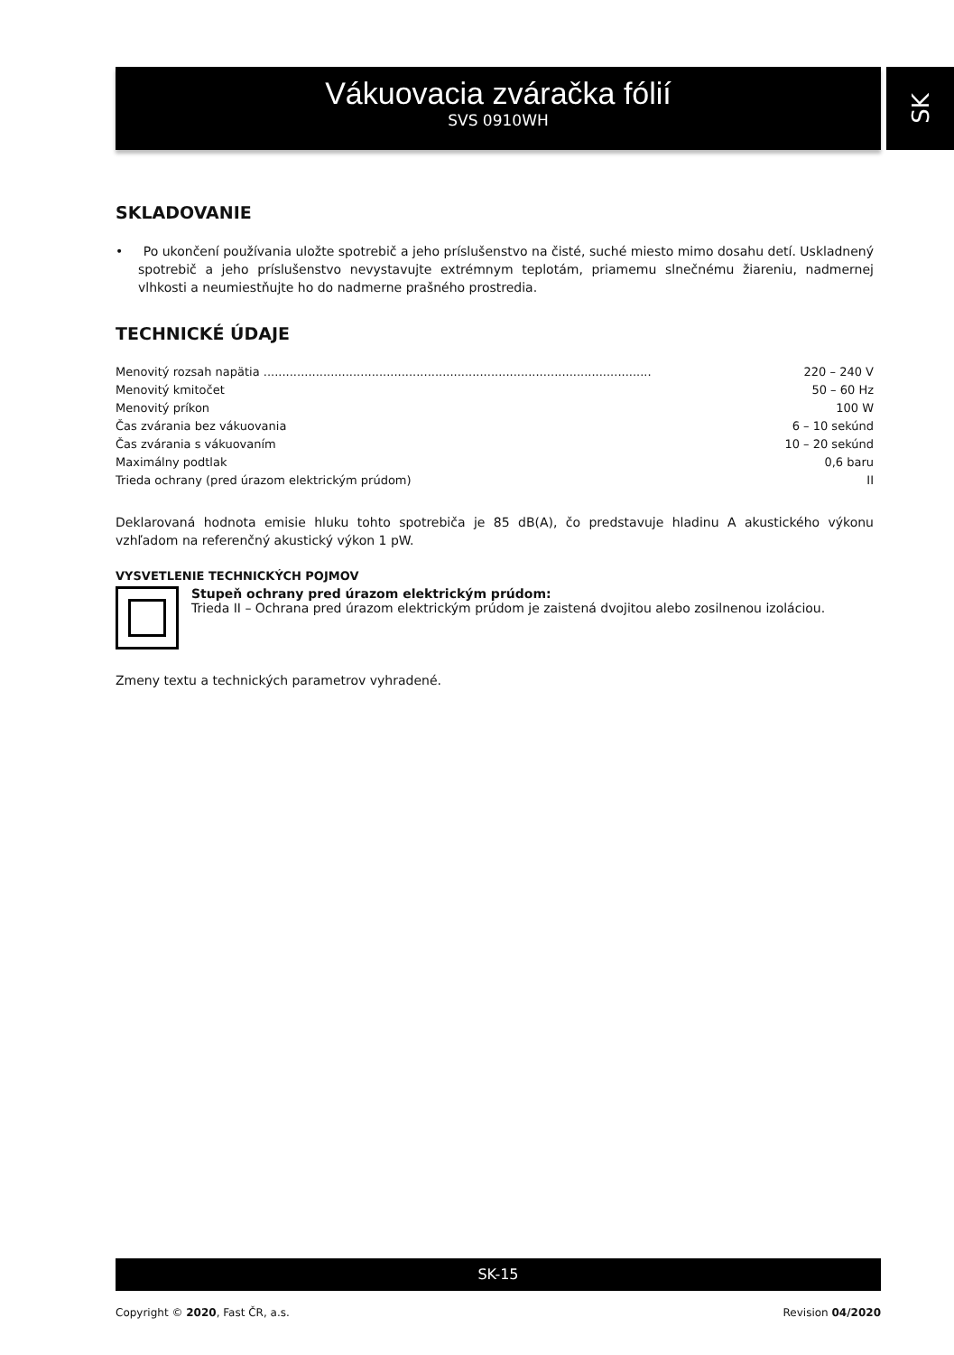Vákuovacia zváračka fólií
SVS 0910WH
SK
SKLADOVANIE
• Po ukončení používania uložte spotrebič a jeho príslušenstvo na čisté, suché miesto mimo dosahu detí. Uskladnený spotrebič a jeho príslušenstvo nevystavujte extrémnym teplotám, priamemu slnečnému žiareniu, nadmernej vlhkosti a neumiestňujte ho do nadmerne prašného prostredia.
TECHNICKÉ ÚDAJE
| Menovitý rozsah napätia ........................................................................................................ | 220 – 240 V |
| Menovitý kmitočet | 50 – 60 Hz |
| Menovitý príkon | 100 W |
| Čas zvárania bez vákuovania | 6 – 10 sekúnd |
| Čas zvárania s vákuovaním | 10 – 20 sekúnd |
| Maximálny podtlak | 0,6 baru |
| Trieda ochrany (pred úrazom elektrickým prúdom) | II |
Deklarovaná hodnota emisie hluku tohto spotrebiča je 85 dB(A), čo predstavuje hladinu A akustického výkonu vzhľadom na referenčný akustický výkon 1 pW.
VYSVETLENIE TECHNICKÝCH POJMOV
Stupeň ochrany pred úrazom elektrickým prúdom:
Trieda II – Ochrana pred úrazom elektrickým prúdom je zaistená dvojitou alebo zosilnenou izoláciou.
Zmeny textu a technických parametrov vyhradené.
SK-15
Copyright © 2020, Fast ČR, a.s. Revision 04/2020